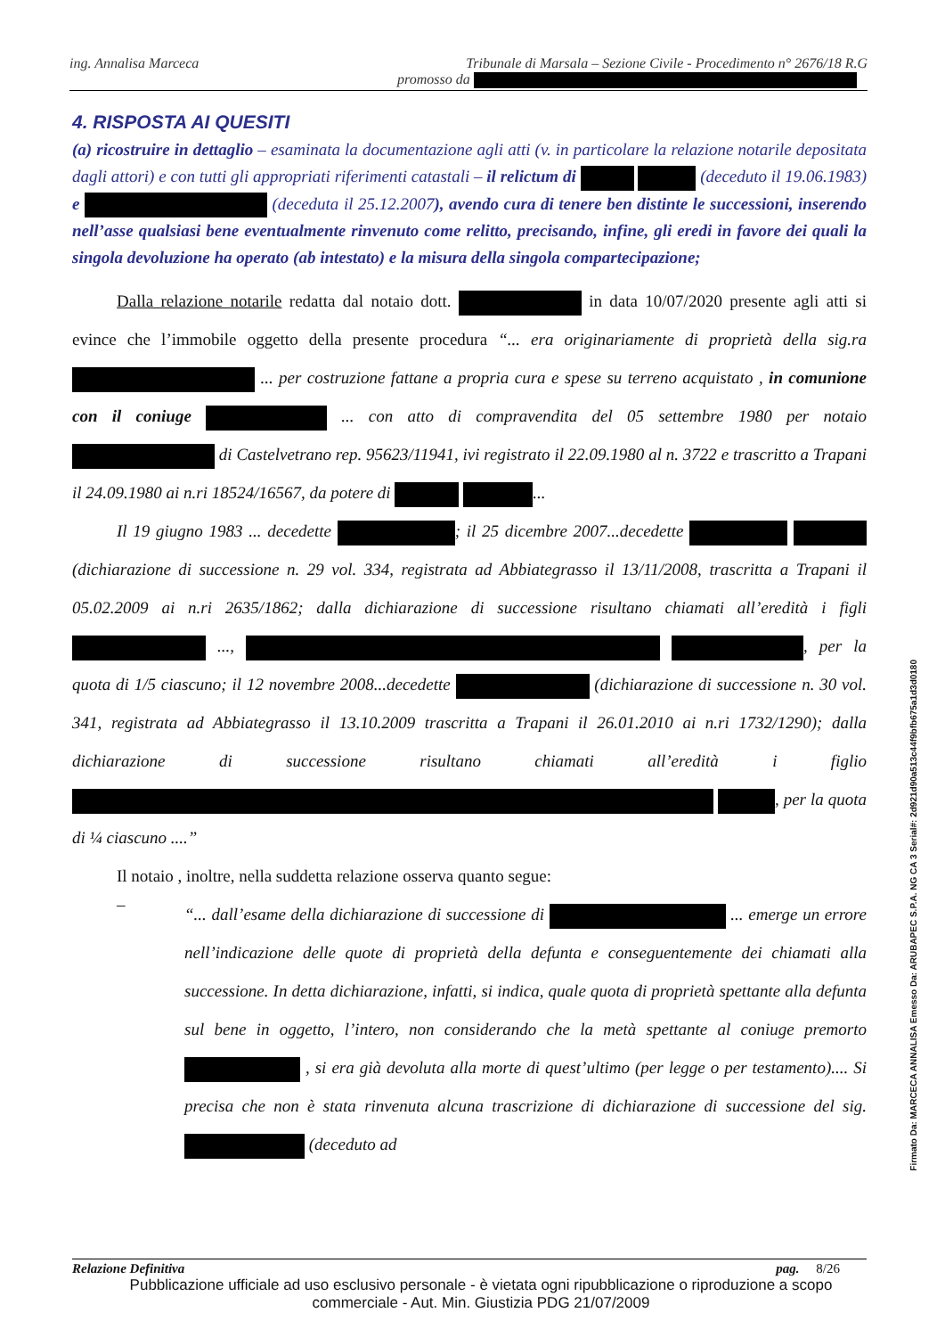ing. Annalisa Marceca Tribunale di Marsala – Sezione Civile - Procedimento n° 2676/18 R.G
promosso da
4. RISPOSTA AI QUESITI
(a) ricostruire in dettaglio – esaminata la documentazione agli atti (v. in particolare la relazione notarile depositata dagli attori) e con tutti gli appropriati riferimenti catastali – il relictum di (deceduto il 19.06.1983) e (deceduta il 25.12.2007), avendo cura di tenere ben distinte le successioni, inserendo nell’asse qualsiasi bene eventualmente rinvenuto come relitto, precisando, infine, gli eredi in favore dei quali la singola devoluzione ha operato (ab intestato) e la misura della singola compartecipazione;
Dalla relazione notarile redatta dal notaio dott. in data 10/07/2020 presente agli atti si evince che l’immobile oggetto della presente procedura “... era originariamente di proprietà della sig.ra ... per costruzione fattane a propria cura e spese su terreno acquistato , in comunione con il coniuge ... con atto di compravendita del 05 settembre 1980 per notaio di Castelvetrano rep. 95623/11941, ivi registrato il 22.09.1980 al n. 3722 e trascritto a Trapani il 24.09.1980 ai n.ri 18524/16567, da potere di ...
Il 19 giugno 1983 ... decedette ; il 25 dicembre 2007...decedette (dichiarazione di successione n. 29 vol. 334, registrata ad Abbiategrasso il 13/11/2008, trascritta a Trapani il 05.02.2009 ai n.ri 2635/1862; dalla dichiarazione di successione risultano chiamati all’eredità i figli ..., , per la quota di 1/5 ciascuno; il 12 novembre 2008...decedette (dichiarazione di successione n. 30 vol. 341, registrata ad Abbiategrasso il 13.10.2009 trascritta a Trapani il 26.01.2010 ai n.ri 1732/1290); dalla dichiarazione di successione risultano chiamati all’eredità i figlio , per la quota di ¼ ciascuno ....”
Il notaio , inoltre, nella suddetta relazione osserva quanto segue:
–
“... dall’esame della dichiarazione di successione di ... emerge un errore nell’indicazione delle quote di proprietà della defunta e conseguentemente dei chiamati alla successione. In detta dichiarazione, infatti, si indica, quale quota di proprietà spettante alla defunta sul bene in oggetto, l’intero, non considerando che la metà spettante al coniuge premorto , si era già devoluta alla morte di quest’ultimo (per legge o per testamento).... Si precisa che non è stata rinvenuta alcuna trascrizione di dichiarazione di successione del sig. (deceduto ad
Relazione Definitiva pag. 8/26
Pubblicazione ufficiale ad uso esclusivo personale - è vietata ogni ripubblicazione o riproduzione a scopo commerciale - Aut. Min. Giustizia PDG 21/07/2009
Firmato Da: MARCECA ANNALISA Emesso Da: ARUBAPEC S.P.A. NG CA 3 Serial#: 2d921d90a513c44f9bfb675a1d3d0180